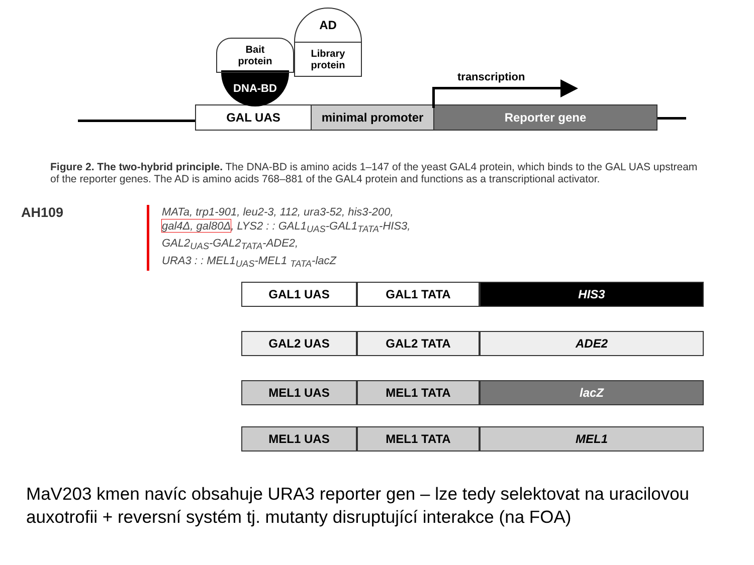GAL UAS minimal promoter Reporter gene
DNA-BD
Bait
protein
AD
Library
protein
transcription
Figure 2. The two-hybrid principle. The DNA-BD is amino acids 1–147 of the yeast GAL4 protein, which binds to the GAL UAS upstream of the reporter genes. The AD is amino acids 768–881 of the GAL4 protein and functions as a transcriptional activator.
AH109
MATa, trp1-901, leu2-3, 112, ura3-52, his3-200,
gal4Δ, gal80Δ, LYS2 : : GAL1<sub>UAS</sub>-GAL1<sub>TATA</sub>-HIS3,
GAL2<sub>UAS</sub>-GAL2<sub>TATA</sub>-ADE2,
URA3 : : MEL1<sub>UAS</sub>-MEL1 <sub>TATA</sub>-lacZ
GAL1 UAS GAL1 TATA HIS3
GAL2 UAS GAL2 TATA ADE2
MEL1 UAS MEL1 TATA lacZ
MEL1 UAS MEL1 TATA MEL1
MaV203 kmen navíc obsahuje URA3 reporter gen – lze tedy selektovat na uracilovou auxotrofii + reversní systém tj. mutanty disruptující interakce (na FOA)